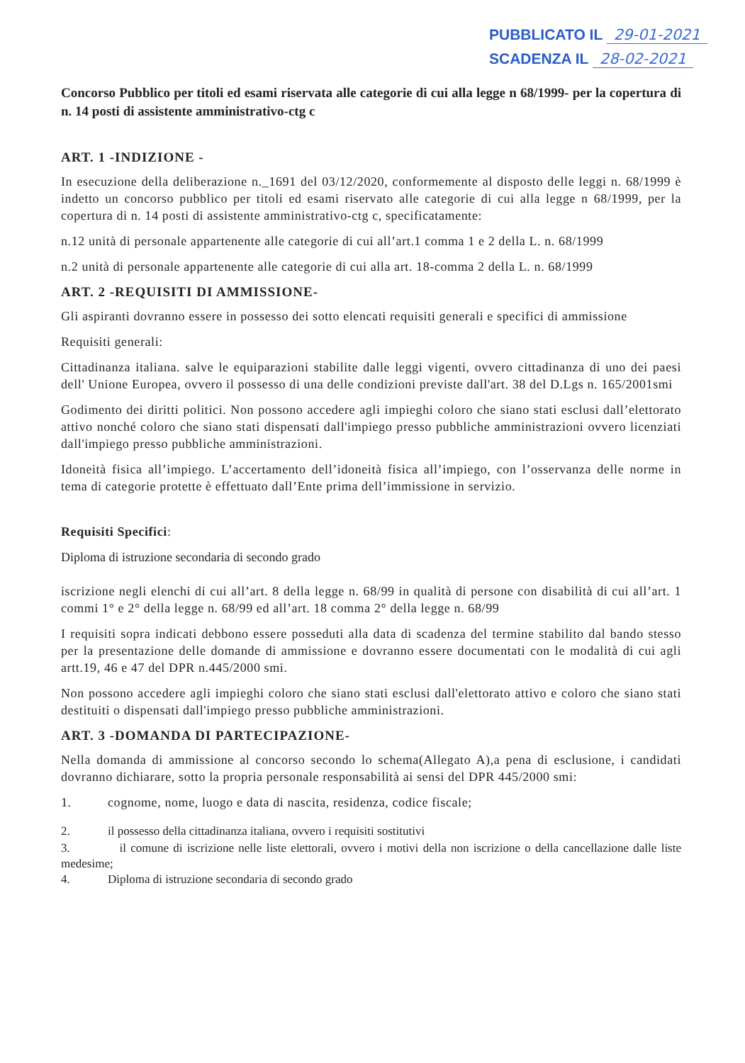PUBBLICATO IL 29-01-2021
SCADENZA IL 28-02-2021
Concorso Pubblico per titoli ed esami riservata alle categorie di cui alla legge n 68/1999- per la copertura di n. 14 posti di assistente amministrativo-ctg c
ART. 1 -INDIZIONE -
In esecuzione della deliberazione n._1691 del 03/12/2020, conformemente al disposto delle leggi n. 68/1999 è indetto un concorso pubblico per titoli ed esami riservato alle categorie di cui alla legge n 68/1999, per la copertura di n. 14 posti di assistente amministrativo-ctg c, specificatamente:
n.12 unità di personale appartenente alle categorie di cui all’art.1 comma 1 e 2 della L. n. 68/1999
n.2 unità di personale appartenente alle categorie di cui alla art. 18-comma 2 della L. n. 68/1999
ART. 2 -REQUISITI DI AMMISSIONE-
Gli aspiranti dovranno essere in possesso dei sotto elencati requisiti generali e specifici di ammissione
Requisiti generali:
Cittadinanza italiana. salve le equiparazioni stabilite dalle leggi vigenti, ovvero cittadinanza di uno dei paesi dell' Unione Europea, ovvero il possesso di una delle condizioni previste dall'art. 38 del D.Lgs n. 165/2001smi
Godimento dei diritti politici. Non possono accedere agli impieghi coloro che siano stati esclusi dall’elettorato attivo nonché coloro che siano stati dispensati dall'impiego presso pubbliche amministrazioni ovvero licenziati dall'impiego presso pubbliche amministrazioni.
Idoneità fisica all’impiego. L’accertamento dell’idoneità fisica all’impiego, con l’osservanza delle norme in tema di categorie protette è effettuato dall’Ente prima dell’immissione in servizio.
Requisiti Specifici:
Diploma di istruzione secondaria di secondo grado
iscrizione negli elenchi di cui all’art. 8 della legge n. 68/99 in qualità di persone con disabilità di cui all’art. 1 commi 1° e 2° della legge n. 68/99 ed all’art. 18 comma 2° della legge n. 68/99
I requisiti sopra indicati debbono essere posseduti alla data di scadenza del termine stabilito dal bando stesso per la presentazione delle domande di ammissione e dovranno essere documentati con le modalità di cui agli artt.19, 46 e 47 del DPR n.445/2000 smi.
Non possono accedere agli impieghi coloro che siano stati esclusi dall'elettorato attivo e coloro che siano stati destituiti o dispensati dall'impiego presso pubbliche amministrazioni.
ART. 3 -DOMANDA DI PARTECIPAZIONE-
Nella domanda di ammissione al concorso secondo lo schema(Allegato A),a pena di esclusione, i candidati dovranno dichiarare, sotto la propria personale responsabilità ai sensi del DPR 445/2000 smi:
1. cognome, nome, luogo e data di nascita, residenza, codice fiscale;
2. il possesso della cittadinanza italiana, ovvero i requisiti sostitutivi
3. il comune di iscrizione nelle liste elettorali, ovvero i motivi della non iscrizione o della cancellazione dalle liste medesime;
4. Diploma di istruzione secondaria di secondo grado